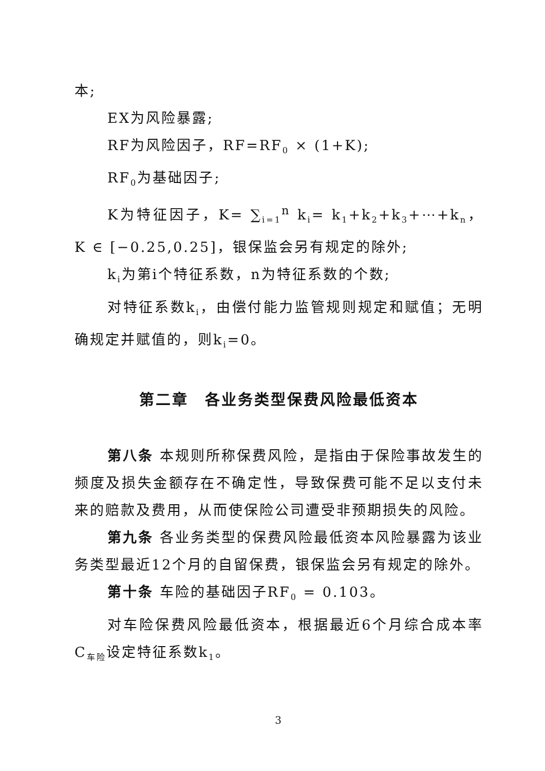本;
EX为风险暴露;
RF为风险因子，RF=RF<sub>0</sub> × (1+K);
RF<sub>0</sub>为基础因子;
K为特征因子，K= ∑<sub>i=1</sub><sup>n</sup> k<sub>i</sub>= k<sub>1</sub>+k<sub>2</sub>+k<sub>3</sub>+⋯+k<sub>n</sub>，K ∈ [−0.25,0.25]，银保监会另有规定的除外;
k<sub>i</sub>为第i个特征系数，n为特征系数的个数;
对特征系数k<sub>i</sub>，由偿付能力监管规则规定和赋值；无明确规定并赋值的，则k<sub>i</sub>=0。
第二章　各业务类型保费风险最低资本
第八条 本规则所称保费风险，是指由于保险事故发生的频度及损失金额存在不确定性，导致保费可能不足以支付未来的赔款及费用，从而使保险公司遭受非预期损失的风险。
第九条 各业务类型的保费风险最低资本风险暴露为该业务类型最近12个月的自留保费，银保监会另有规定的除外。
第十条 车险的基础因子RF<sub>0</sub> = 0.103。
对车险保费风险最低资本，根据最近6个月综合成本率C<sub>车险</sub>设定特征系数k<sub>1</sub>。
3